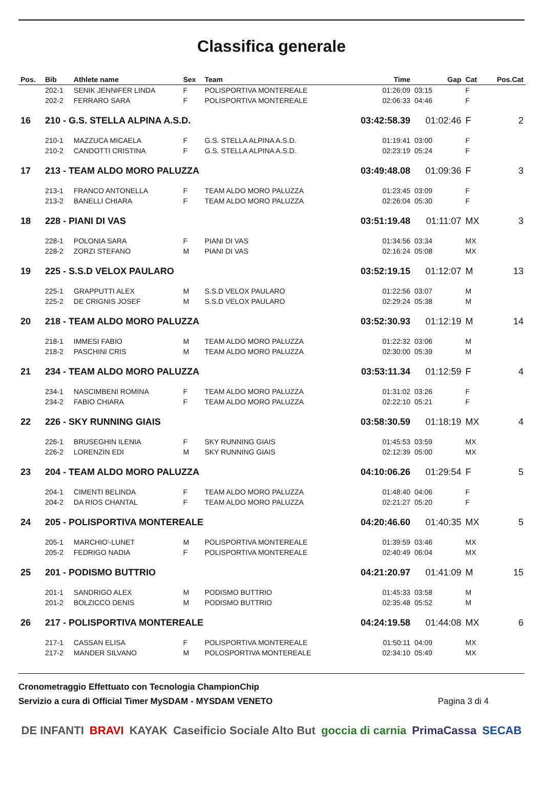Classifica generale
| Pos. | Bib | Athlete name | Sex | Team | Time | Gap | Cat | Pos.Cat |
| --- | --- | --- | --- | --- | --- | --- | --- | --- |
| | 202-1 | SENIK JENNIFER LINDA | F | POLISPORTIVA MONTEREALE | 01:26:09 | 03:15 | F | |
| | 202-2 | FERRARO SARA | F | POLISPORTIVA MONTEREALE | 02:06:33 | 04:46 | F | |
| 16 | 210 - G.S. STELLA ALPINA A.S.D. | | | | 03:42:58.39 | 01:02:46 | F | 2 |
| | 210-1 | MAZZUCA MICAELA | F | G.S. STELLA ALPINA A.S.D. | 01:19:41 | 03:00 | F | |
| | 210-2 | CANDOTTI CRISTINA | F | G.S. STELLA ALPINA A.S.D. | 02:23:19 | 05:24 | F | |
| 17 | 213 - TEAM ALDO MORO PALUZZA | | | | 03:49:48.08 | 01:09:36 | F | 3 |
| | 213-1 | FRANCO ANTONELLA | F | TEAM ALDO MORO PALUZZA | 01:23:45 | 03:09 | F | |
| | 213-2 | BANELLI CHIARA | F | TEAM ALDO MORO PALUZZA | 02:26:04 | 05:30 | F | |
| 18 | 228 - PIANI DI VAS | | | | 03:51:19.48 | 01:11:07 | MX | 3 |
| | 228-1 | POLONIA SARA | F | PIANI DI VAS | 01:34:56 | 03:34 | MX | |
| | 228-2 | ZORZI STEFANO | M | PIANI DI VAS | 02:16:24 | 05:08 | MX | |
| 19 | 225 - S.S.D VELOX PAULARO | | | | 03:52:19.15 | 01:12:07 | M | 13 |
| | 225-1 | GRAPPUTTI ALEX | M | S.S.D VELOX PAULARO | 01:22:56 | 03:07 | M | |
| | 225-2 | DE CRIGNIS JOSEF | M | S.S.D VELOX PAULARO | 02:29:24 | 05:38 | M | |
| 20 | 218 - TEAM ALDO MORO PALUZZA | | | | 03:52:30.93 | 01:12:19 | M | 14 |
| | 218-1 | IMMESI FABIO | M | TEAM ALDO MORO PALUZZA | 01:22:32 | 03:06 | M | |
| | 218-2 | PASCHINI CRIS | M | TEAM ALDO MORO PALUZZA | 02:30:00 | 05:39 | M | |
| 21 | 234 - TEAM ALDO MORO PALUZZA | | | | 03:53:11.34 | 01:12:59 | F | 4 |
| | 234-1 | NASCIMBENI ROMINA | F | TEAM ALDO MORO PALUZZA | 01:31:02 | 03:26 | F | |
| | 234-2 | FABIO CHIARA | F | TEAM ALDO MORO PALUZZA | 02:22:10 | 05:21 | F | |
| 22 | 226 - SKY RUNNING GIAIS | | | | 03:58:30.59 | 01:18:19 | MX | 4 |
| | 226-1 | BRUSEGHIN ILENIA | F | SKY RUNNING GIAIS | 01:45:53 | 03:59 | MX | |
| | 226-2 | LORENZIN EDI | M | SKY RUNNING GIAIS | 02:12:39 | 05:00 | MX | |
| 23 | 204 - TEAM ALDO MORO PALUZZA | | | | 04:10:06.26 | 01:29:54 | F | 5 |
| | 204-1 | CIMENTI BELINDA | F | TEAM ALDO MORO PALUZZA | 01:48:40 | 04:06 | F | |
| | 204-2 | DA RIOS CHANTAL | F | TEAM ALDO MORO PALUZZA | 02:21:27 | 05:20 | F | |
| 24 | 205 - POLISPORTIVA MONTEREALE | | | | 04:20:46.60 | 01:40:35 | MX | 5 |
| | 205-1 | MARCHIO'-LUNET | M | POLISPORTIVA MONTEREALE | 01:39:59 | 03:46 | MX | |
| | 205-2 | FEDRIGO NADIA | F | POLISPORTIVA MONTEREALE | 02:40:49 | 06:04 | MX | |
| 25 | 201 - PODISMO BUTTRIO | | | | 04:21:20.97 | 01:41:09 | M | 15 |
| | 201-1 | SANDRIGO ALEX | M | PODISMO BUTTRIO | 01:45:33 | 03:58 | M | |
| | 201-2 | BOLZICCO DENIS | M | PODISMO BUTTRIO | 02:35:48 | 05:52 | M | |
| 26 | 217 - POLISPORTIVA MONTEREALE | | | | 04:24:19.58 | 01:44:08 | MX | 6 |
| | 217-1 | CASSAN ELISA | F | POLISPORTIVA MONTEREALE | 01:50:11 | 04:09 | MX | |
| | 217-2 | MANDER SILVANO | M | POLOSPORTIVA MONTEREALE | 02:34:10 | 05:49 | MX | |
Cronometraggio Effettuato con Tecnologia ChampionChip
Servizio a cura di Official Timer MySDAM - MYSDAM VENETO Pagina 3 di 4
DE INFANTI BRAVI KAYAK Caseificio Sociale Alto But goccia di carnia PrimaCassa SECAB